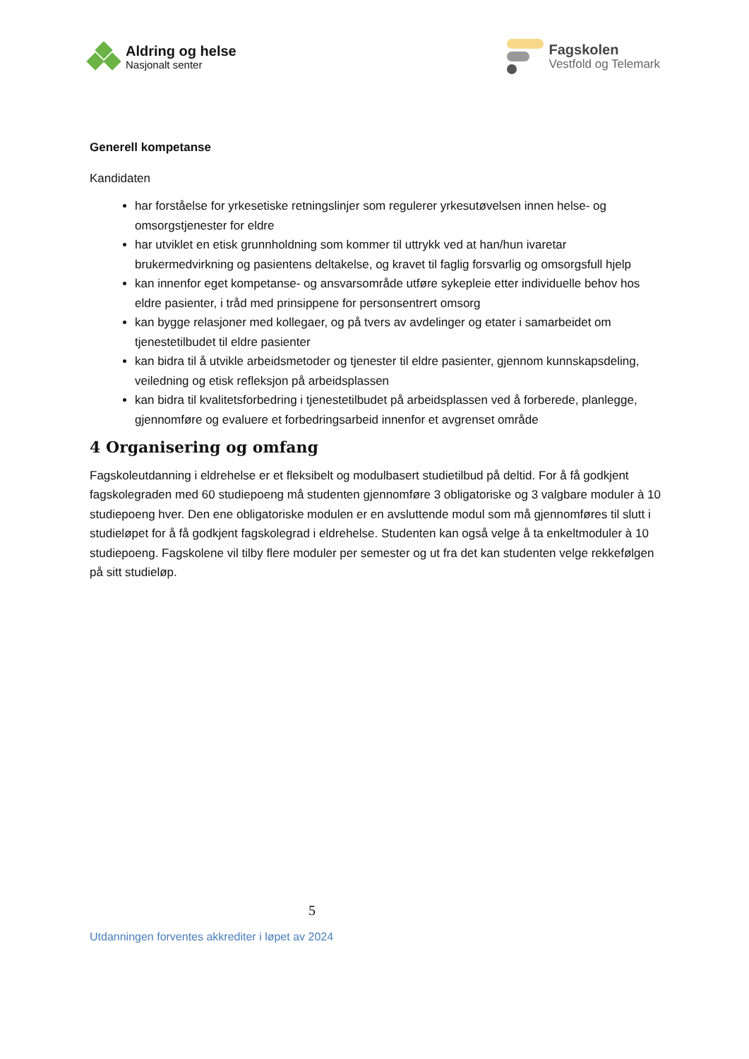Aldring og helse
Nasjonalt senter
Fagskolen
Vestfold og Telemark
Generell kompetanse
Kandidaten
har forståelse for yrkesetiske retningslinjer som regulerer yrkesutøvelsen innen helse- og omsorgstjenester for eldre
har utviklet en etisk grunnholdning som kommer til uttrykk ved at han/hun ivaretar brukermedvirkning og pasientens deltakelse, og kravet til faglig forsvarlig og omsorgsfull hjelp
kan innenfor eget kompetanse- og ansvarsområde utføre sykepleie etter individuelle behov hos eldre pasienter, i tråd med prinsippene for personsentrert omsorg
kan bygge relasjoner med kollegaer, og på tvers av avdelinger og etater i samarbeidet om tjenestetilbudet til eldre pasienter
kan bidra til å utvikle arbeidsmetoder og tjenester til eldre pasienter, gjennom kunnskapsdeling, veiledning og etisk refleksjon på arbeidsplassen
kan bidra til kvalitetsforbedring i tjenestetilbudet på arbeidsplassen ved å forberede, planlegge, gjennomføre og evaluere et forbedringsarbeid innenfor et avgrenset område
4 Organisering og omfang
Fagskoleutdanning i eldrehelse er et fleksibelt og modulbasert studietilbud på deltid. For å få godkjent fagskolegraden med 60 studiepoeng må studenten gjennomføre 3 obligatoriske og 3 valgbare moduler à 10 studiepoeng hver. Den ene obligatoriske modulen er en avsluttende modul som må gjennomføres til slutt i studieløpet for å få godkjent fagskolegrad i eldrehelse. Studenten kan også velge å ta enkeltmoduler à 10 studiepoeng. Fagskolene vil tilby flere moduler per semester og ut fra det kan studenten velge rekkefølgen på sitt studieløp.
5
Utdanningen forventes akkrediter i løpet av 2024